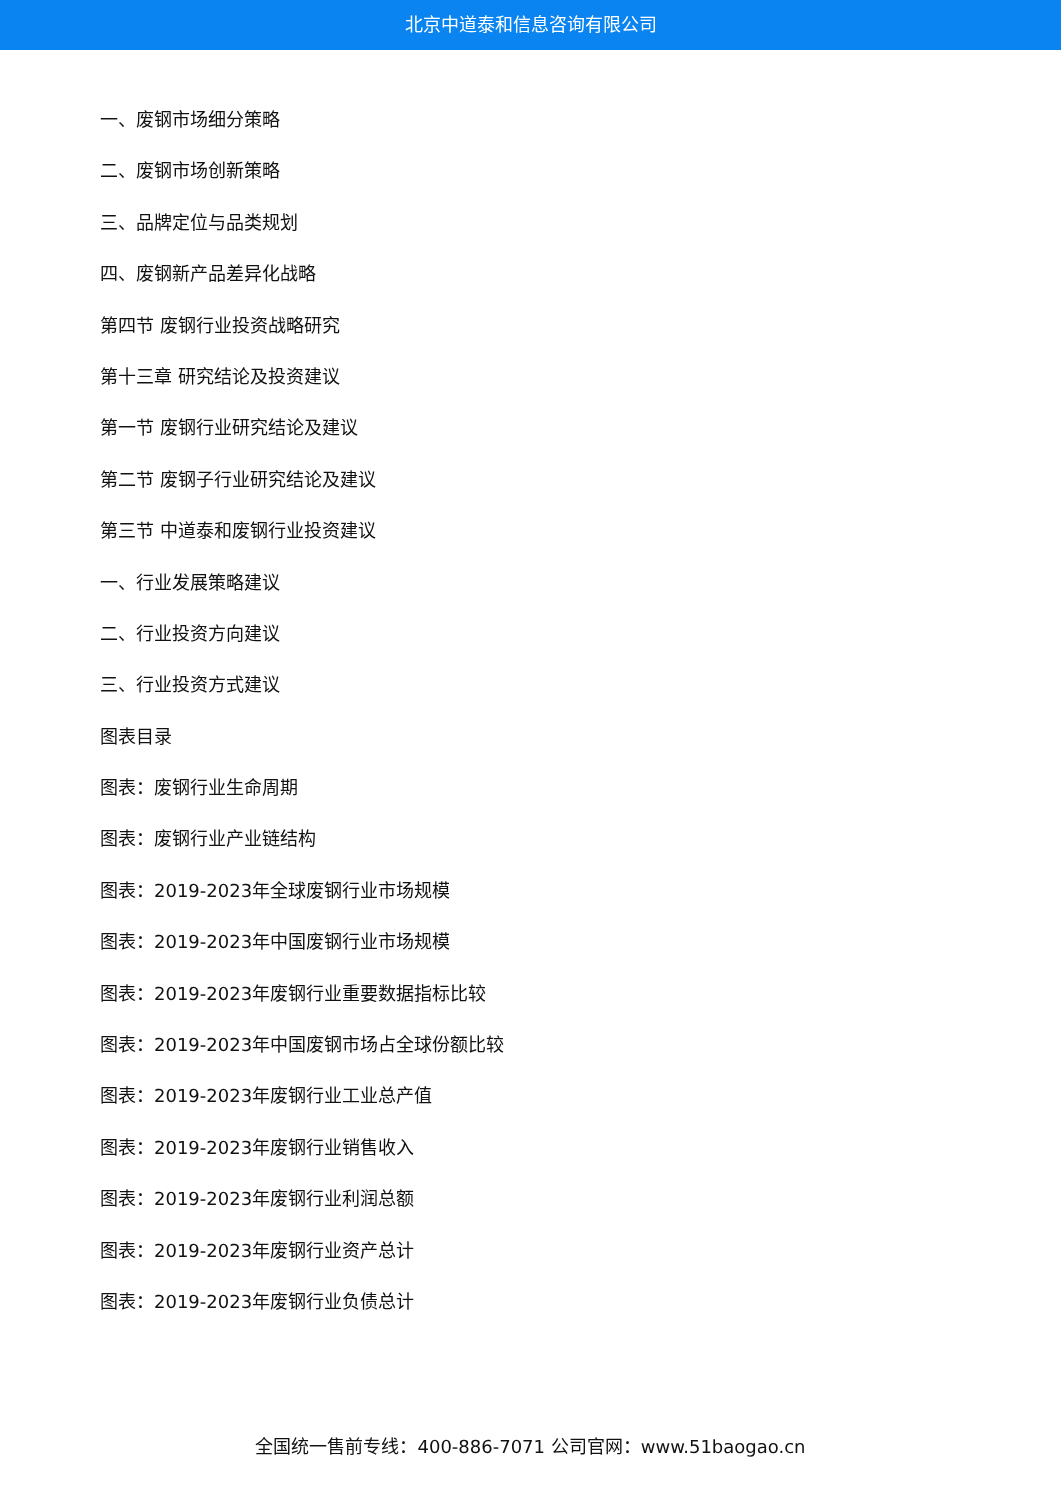北京中道泰和信息咨询有限公司
一、废钢市场细分策略
二、废钢市场创新策略
三、品牌定位与品类规划
四、废钢新产品差异化战略
第四节 废钢行业投资战略研究
第十三章 研究结论及投资建议
第一节 废钢行业研究结论及建议
第二节 废钢子行业研究结论及建议
第三节 中道泰和废钢行业投资建议
一、行业发展策略建议
二、行业投资方向建议
三、行业投资方式建议
图表目录
图表：废钢行业生命周期
图表：废钢行业产业链结构
图表：2019-2023年全球废钢行业市场规模
图表：2019-2023年中国废钢行业市场规模
图表：2019-2023年废钢行业重要数据指标比较
图表：2019-2023年中国废钢市场占全球份额比较
图表：2019-2023年废钢行业工业总产值
图表：2019-2023年废钢行业销售收入
图表：2019-2023年废钢行业利润总额
图表：2019-2023年废钢行业资产总计
图表：2019-2023年废钢行业负债总计
全国统一售前专线：400-886-7071 公司官网：www.51baogao.cn